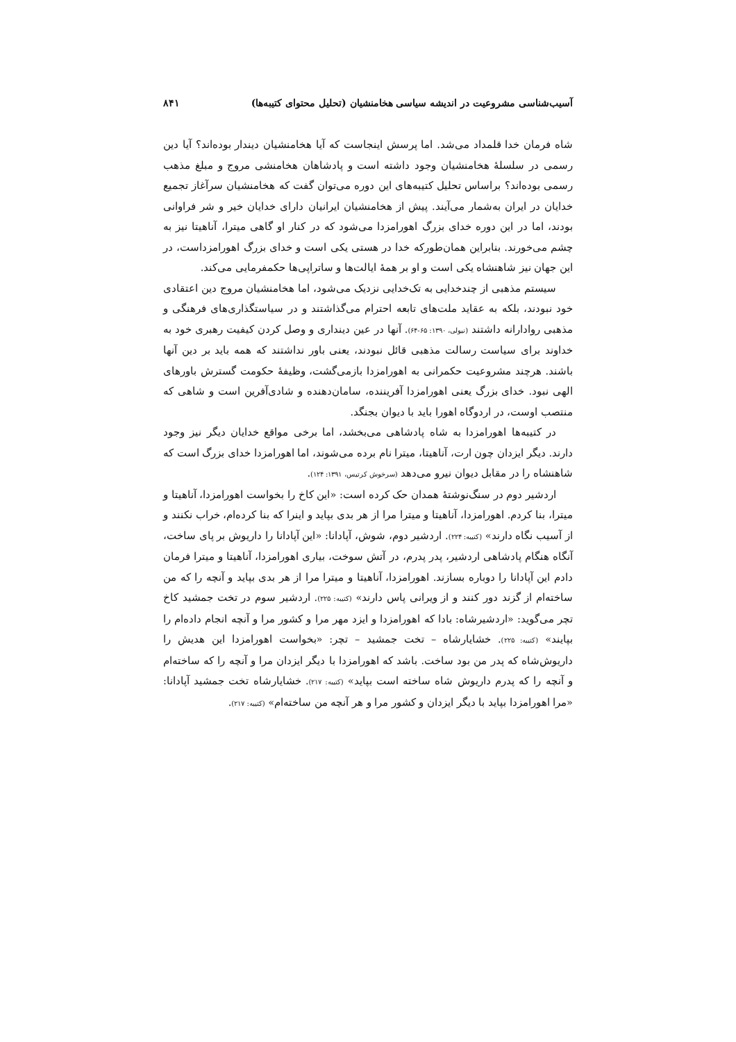آسیب‌شناسی مشروعیت در اندیشه سیاسی هخامنشیان (تحلیل محتوای کتیبه‌ها) ۸۴۱
شاه فرمان خدا قلمداد می‌شد. اما پرسش اینجاست که آیا هخامنشیان دیندار بوده‌اند؟ آیا دین رسمی در سلسلهٔ هخامنشیان وجود داشته است و پادشاهان هخامنشی مروج و مبلغ مذهب رسمی بوده‌اند؟ براساس تحلیل کتیبه‌های این دوره می‌توان گفت که هخامنشیان سرآغاز تجمیع خدایان در ایران به‌شمار می‌آیند. پیش از هخامنشیان ایرانیان دارای خدایان خیر و شر فراوانی بودند، اما در این دوره خدای بزرگ اهورامزدا می‌شود که در کنار او گاهی میترا، آناهیتا نیز به چشم می‌خورند. بنابراین همان‌طورکه خدا در هستی یکی است و خدای بزرگ اهورامزداست، در این جهان نیز شاهنشاه یکی است و او بر همهٔ ایالت‌ها و ساتراپی‌ها حکمفرمایی می‌کند.
سیستم مذهبی از چندخدایی به تک‌خدایی نزدیک می‌شود، اما هخامنشیان مروج دین اعتقادی خود نبودند، بلکه به عقاید ملت‌های تابعه احترام می‌گذاشتند و در سیاستگذاری‌های فرهنگی و مذهبی روادارانه داشتند (نیولی، ۱۳۹۰: ۶۵-۶۴). آنها در عین دینداری و وصل کردن کیفیت رهبری خود به خداوند برای سیاست رسالت مذهبی قائل نبودند، یعنی باور نداشتند که همه باید بر دین آنها باشند. هرچند مشروعیت حکمرانی به اهورامزدا بازمی‌گشت، وظیفهٔ حکومت گسترش باورهای الهی نبود. خدای بزرگ یعنی اهورامزدا آفریننده، سامان‌دهنده و شادی‌آفرین است و شاهی که منتصب اوست، در اردوگاه اهورا باید با دیوان بجنگد.
در کتیبه‌ها اهورامزدا به شاه پادشاهی می‌بخشد، اما برخی مواقع خدایان دیگر نیز وجود دارند. دیگر ایزدان چون ارت، آناهیتا، میترا نام برده می‌شوند، اما اهورامزدا خدای بزرگ است که شاهنشاه را در مقابل دیوان نیرو می‌دهد (سرخوش کرتیس، ۱۳۹۱: ۱۲۴).
اردشیر دوم در سنگ‌نوشتهٔ همدان حک کرده است: «این کاخ را بخواست اهورامزدا، آناهیتا و میترا، بنا کردم. اهورامزدا، آناهیتا و میترا مرا از هر بدی بپاید و اینرا که بنا کرده‌ام، خراب نکنند و از آسیب نگاه دارند» (کتیبه: ۲۲۴). اردشیر دوم، شوش، آپادانا: «این آپادانا را داریوش بر پای ساخت، آنگاه هنگام پادشاهی اردشیر، پدر پدرم، در آتش سوخت، بیاری اهورامزدا، آناهیتا و میترا فرمان دادم این آپادانا را دوباره بسازند. اهورامزدا، آناهیتا و میترا مرا از هر بدی بپاید و آنچه را که من ساخته‌ام از گزند دور کنند و از ویرانی پاس دارند» (کتیبه: ۲۲۵). اردشیر سوم در تخت جمشید کاخ تچر می‌گوید: «اردشیرشاه: بادا که اهورامزدا و ایزد مهر مرا و کشور مرا و آنچه انجام داده‌ام را بپایند» (کتیبه: ۲۲۵). خشایارشاه – تخت جمشید – تچر: «بخواست اهورامزدا این هدیش را داریوش‌شاه که پدر من بود ساخت. باشد که اهورامزدا با دیگر ایزدان مرا و آنچه را که ساخته‌ام و آنچه را که پدرم داریوش شاه ساخته است بپاید» (کتیبه: ۲۱۷). خشایارشاه تخت جمشید آپادانا: «مرا اهورامزدا بپاید با دیگر ایزدان و کشور مرا و هر آنچه من ساخته‌ام» (کتیبه: ۲۱۷).